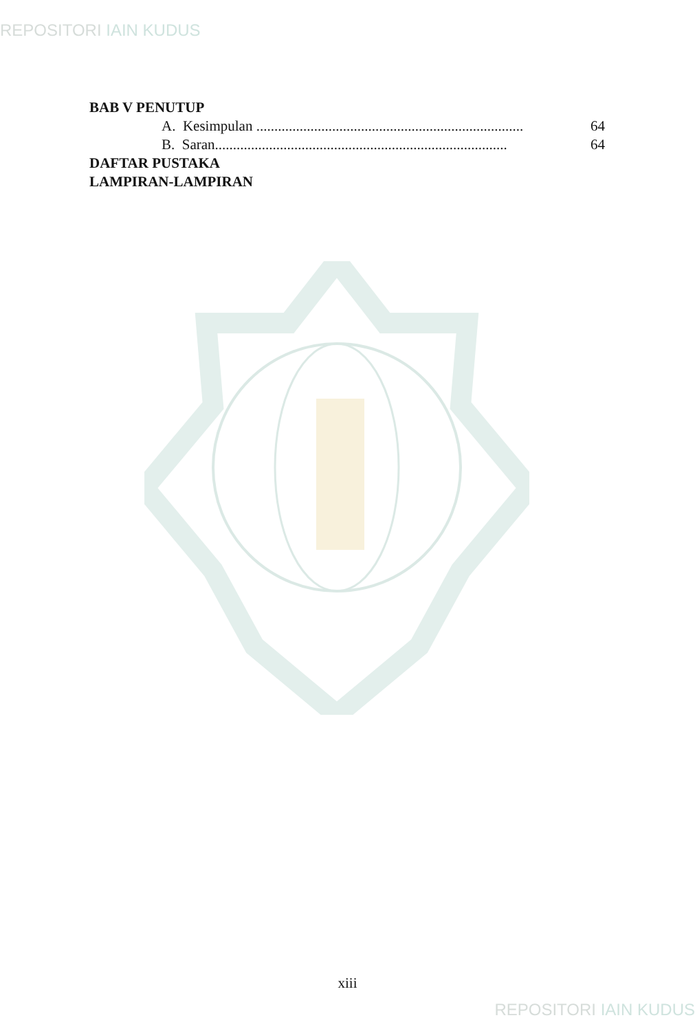REPOSITORI IAIN KUDUS
BAB V PENUTUP
A. Kesimpulan .......................................................................... 64
B. Saran................................................................................. 64
DAFTAR PUSTAKA
LAMPIRAN-LAMPIRAN
xiii
REPOSITORI IAIN KUDUS